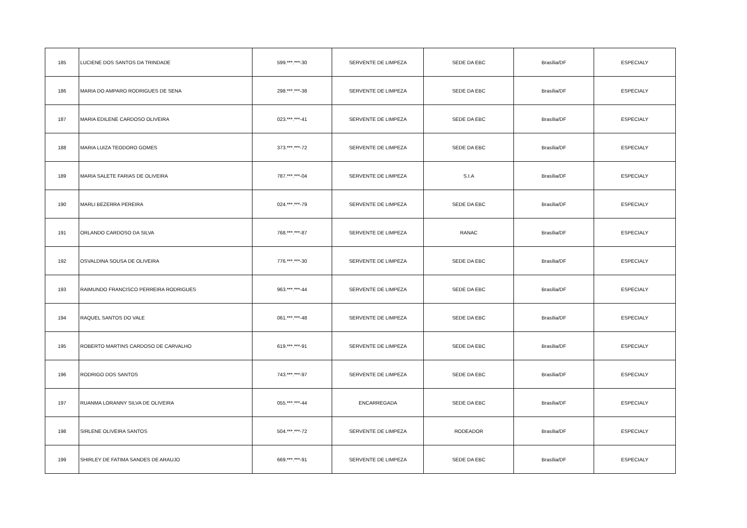| 185 | LUCIENE DOS SANTOS DA TRINDADE | 599.***.***-30 | SERVENTE DE LIMPEZA | SEDE DA EBC | Brasília/DF | ESPECIALY |
| 186 | MARIA DO AMPARO RODRIGUES DE SENA | 298.***.***-38 | SERVENTE DE LIMPEZA | SEDE DA EBC | Brasília/DF | ESPECIALY |
| 187 | MARIA EDILENE CARDOSO OLIVEIRA | 023.***.***-41 | SERVENTE DE LIMPEZA | SEDE DA EBC | Brasília/DF | ESPECIALY |
| 188 | MARIA LUIZA TEODORO GOMES | 373.***.***-72 | SERVENTE DE LIMPEZA | SEDE DA EBC | Brasília/DF | ESPECIALY |
| 189 | MARIA SALETE FARIAS DE OLIVEIRA | 787.***.***-04 | SERVENTE DE LIMPEZA | S.I.A | Brasília/DF | ESPECIALY |
| 190 | MARLI BEZERRA PEREIRA | 024.***.***-79 | SERVENTE DE LIMPEZA | SEDE DA EBC | Brasília/DF | ESPECIALY |
| 191 | ORLANDO CARDOSO DA SILVA | 768.***.***-87 | SERVENTE DE LIMPEZA | RANAC | Brasília/DF | ESPECIALY |
| 192 | OSVALDINA SOUSA DE OLIVEIRA | 776.***.***-30 | SERVENTE DE LIMPEZA | SEDE DA EBC | Brasília/DF | ESPECIALY |
| 193 | RAIMUNDO FRANCISCO PERREIRA RODRIGUES | 963.***.***-44 | SERVENTE DE LIMPEZA | SEDE DA EBC | Brasília/DF | ESPECIALY |
| 194 | RAQUEL SANTOS DO VALE | 061.***.***-48 | SERVENTE DE LIMPEZA | SEDE DA EBC | Brasília/DF | ESPECIALY |
| 195 | ROBERTO MARTINS CARDOSO DE CARVALHO | 619.***.***-91 | SERVENTE DE LIMPEZA | SEDE DA EBC | Brasília/DF | ESPECIALY |
| 196 | RODRIGO DOS SANTOS | 743.***.***-97 | SERVENTE DE LIMPEZA | SEDE DA EBC | Brasília/DF | ESPECIALY |
| 197 | RUANMA LORANNY SILVA DE OLIVEIRA | 055.***.***-44 | ENCARREGADA | SEDE DA EBC | Brasília/DF | ESPECIALY |
| 198 | SIRLENE OLIVEIRA SANTOS | 504.***.***-72 | SERVENTE DE LIMPEZA | RODEADOR | Brasília/DF | ESPECIALY |
| 199 | SHIRLEY DE FATIMA SANDES DE ARAUJO | 669.***.***-91 | SERVENTE DE LIMPEZA | SEDE DA EBC | Brasília/DF | ESPECIALY |